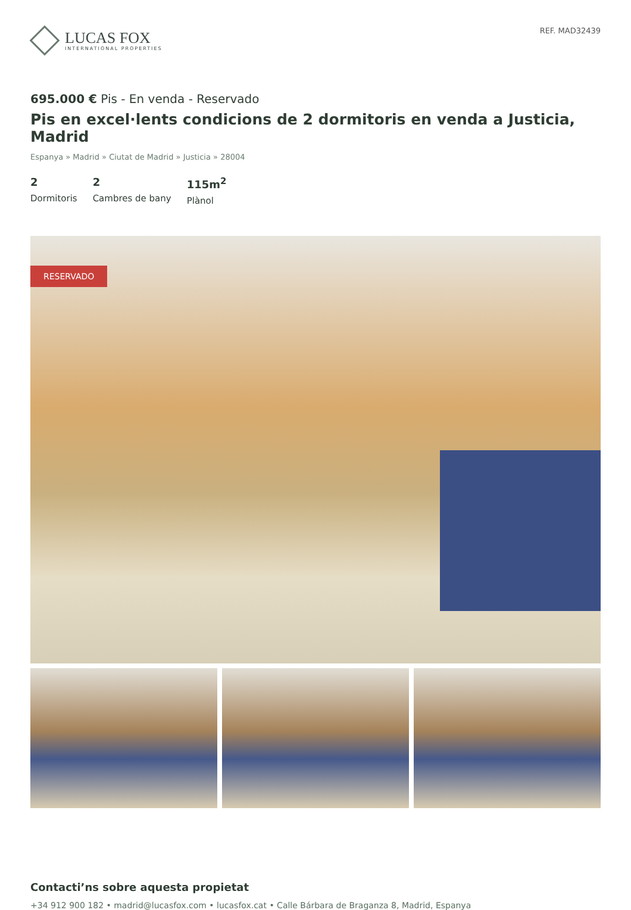LUCAS FOX
INTERNATIONAL PROPERTIES
REF. MAD32439
695.000 € Pis - En venda - Reservado
Pis en excel·lents condicions de 2 dormitoris en venda a Justicia, Madrid
Espanya » Madrid » Ciutat de Madrid » Justicia » 28004
2
Dormitoris
2
Cambres de bany
115m<sup>2</sup>
Plànol
RESERVADO
Contacti’ns sobre aquesta propietat
+34 912 900 182 • madrid@lucasfox.com • lucasfox.cat • Calle Bárbara de Braganza 8, Madrid, Espanya